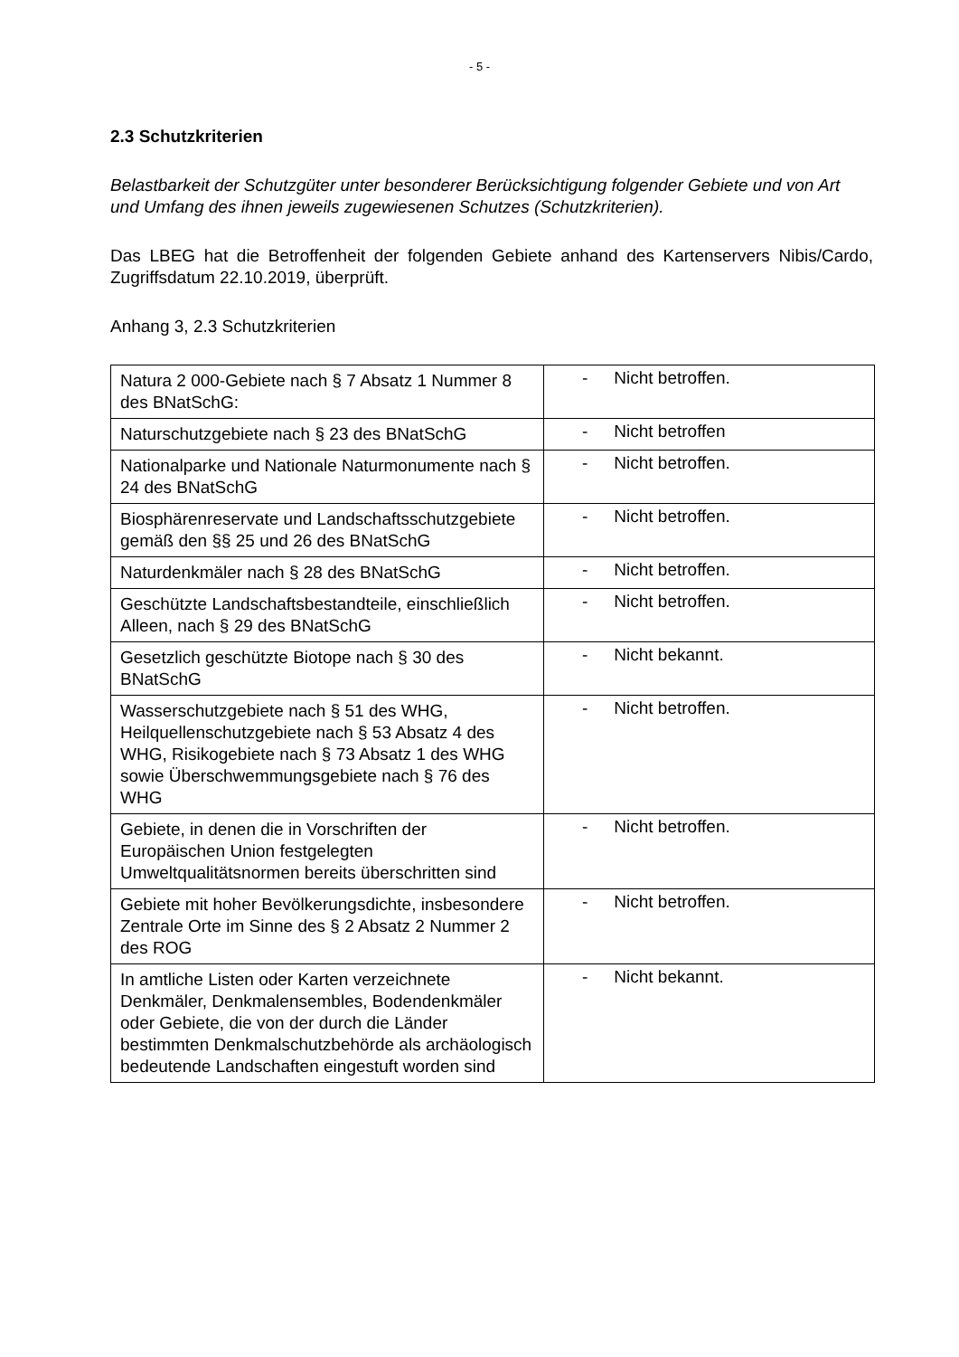- 5 -
2.3 Schutzkriterien
Belastbarkeit der Schutzgüter unter besonderer Berücksichtigung folgender Gebiete und von Art und Umfang des ihnen jeweils zugewiesenen Schutzes (Schutzkriterien).
Das LBEG hat die Betroffenheit der folgenden Gebiete anhand des Kartenservers Nibis/Cardo, Zugriffsdatum 22.10.2019, überprüft.
Anhang 3, 2.3 Schutzkriterien
| Natura 2 000-Gebiete nach § 7 Absatz 1 Nummer 8 des BNatSchG: | - Nicht betroffen. |
| Naturschutzgebiete nach § 23 des BNatSchG | - Nicht betroffen |
| Nationalparke und Nationale Naturmonumente nach § 24 des BNatSchG | - Nicht betroffen. |
| Biosphärenreservate und Landschaftsschutzgebiete gemäß den §§ 25 und 26 des BNatSchG | - Nicht betroffen. |
| Naturdenkmäler nach § 28 des BNatSchG | - Nicht betroffen. |
| Geschützte Landschaftsbestandteile, einschließlich Alleen, nach § 29 des BNatSchG | - Nicht betroffen. |
| Gesetzlich geschützte Biotope nach § 30 des BNatSchG | - Nicht bekannt. |
| Wasserschutzgebiete nach § 51 des WHG, Heilquellenschutzgebiete nach § 53 Absatz 4 des WHG, Risikogebiete nach § 73 Absatz 1 des WHG sowie Überschwemmungsgebiete nach § 76 des WHG | - Nicht betroffen. |
| Gebiete, in denen die in Vorschriften der Europäischen Union festgelegten Umweltqualitätsnormen bereits überschritten sind | - Nicht betroffen. |
| Gebiete mit hoher Bevölkerungsdichte, insbesondere Zentrale Orte im Sinne des § 2 Absatz 2 Nummer 2 des ROG | - Nicht betroffen. |
| In amtliche Listen oder Karten verzeichnete Denkmäler, Denkmalensembles, Bodendenkmäler oder Gebiete, die von der durch die Länder bestimmten Denkmalschutzbehörde als archäologisch bedeutende Landschaften eingestuft worden sind | - Nicht bekannt. |